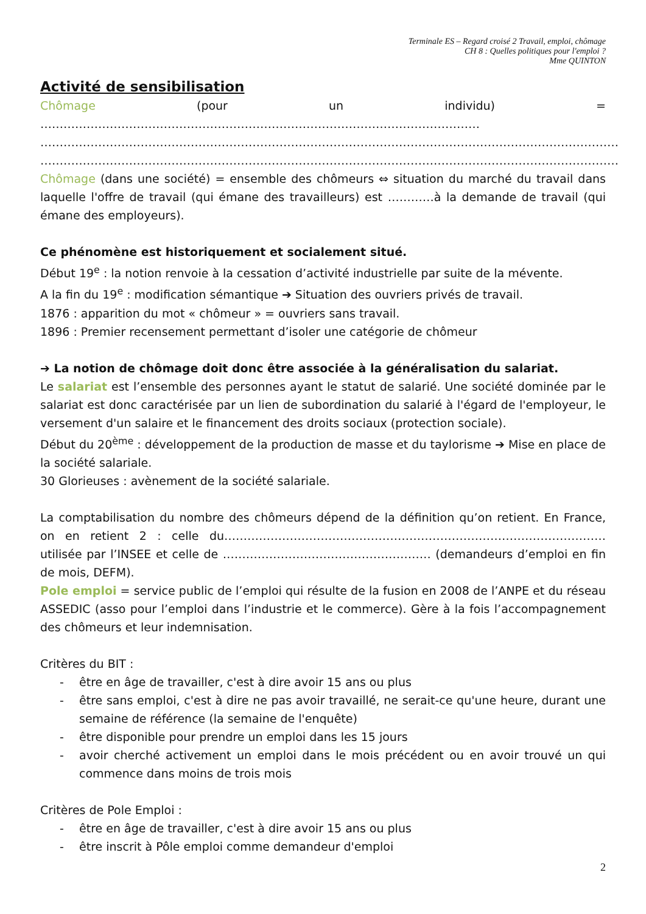Terminale ES – Regard croisé 2 Travail, emploi, chômage
CH 8 : Quelles politiques pour l'emploi ?
Mme QUINTON
Activité de sensibilisation
Chômage (pour un individu) = ……………………………………………………………………………………………………
……………………………………………………………………………………………………………………………………
……………………………………………………………………………………………………………………………………
Chômage (dans une société) = ensemble des chômeurs ⇔ situation du marché du travail dans laquelle l'offre de travail (qui émane des travailleurs) est …………à la demande de travail (qui émane des employeurs).
Ce phénomène est historiquement et socialement situé.
Début 19<sup>e</sup> : la notion renvoie à la cessation d’activité industrielle par suite de la mévente.
A la fin du 19<sup>e</sup> : modification sémantique ➔ Situation des ouvriers privés de travail.
1876 : apparition du mot « chômeur » = ouvriers sans travail.
1896 : Premier recensement permettant d’isoler une catégorie de chômeur
➔ La notion de chômage doit donc être associée à la généralisation du salariat.
Le salariat est l’ensemble des personnes ayant le statut de salarié. Une société dominée par le salariat est donc caractérisée par un lien de subordination du salarié à l'égard de l'employeur, le versement d'un salaire et le financement des droits sociaux (protection sociale).
Début du 20<sup>ème</sup> : développement de la production de masse et du taylorisme ➔ Mise en place de la société salariale.
30 Glorieuses : avènement de la société salariale.
La comptabilisation du nombre des chômeurs dépend de la définition qu’on retient. En France, on en retient 2 : celle du……………………………………………………………………………………… utilisée par l’INSEE et celle de ……………………………………………… (demandeurs d’emploi en fin de mois, DEFM).
Pole emploi = service public de l’emploi qui résulte de la fusion en 2008 de l’ANPE et du réseau ASSEDIC (asso pour l’emploi dans l’industrie et le commerce). Gère à la fois l’accompagnement des chômeurs et leur indemnisation.
Critères du BIT :
- être en âge de travailler, c'est à dire avoir 15 ans ou plus
- être sans emploi, c'est à dire ne pas avoir travaillé, ne serait-ce qu'une heure, durant une semaine de référence (la semaine de l'enquête)
- être disponible pour prendre un emploi dans les 15 jours
- avoir cherché activement un emploi dans le mois précédent ou en avoir trouvé un qui commence dans moins de trois mois
Critères de Pole Emploi :
- être en âge de travailler, c'est à dire avoir 15 ans ou plus
- être inscrit à Pôle emploi comme demandeur d'emploi
2